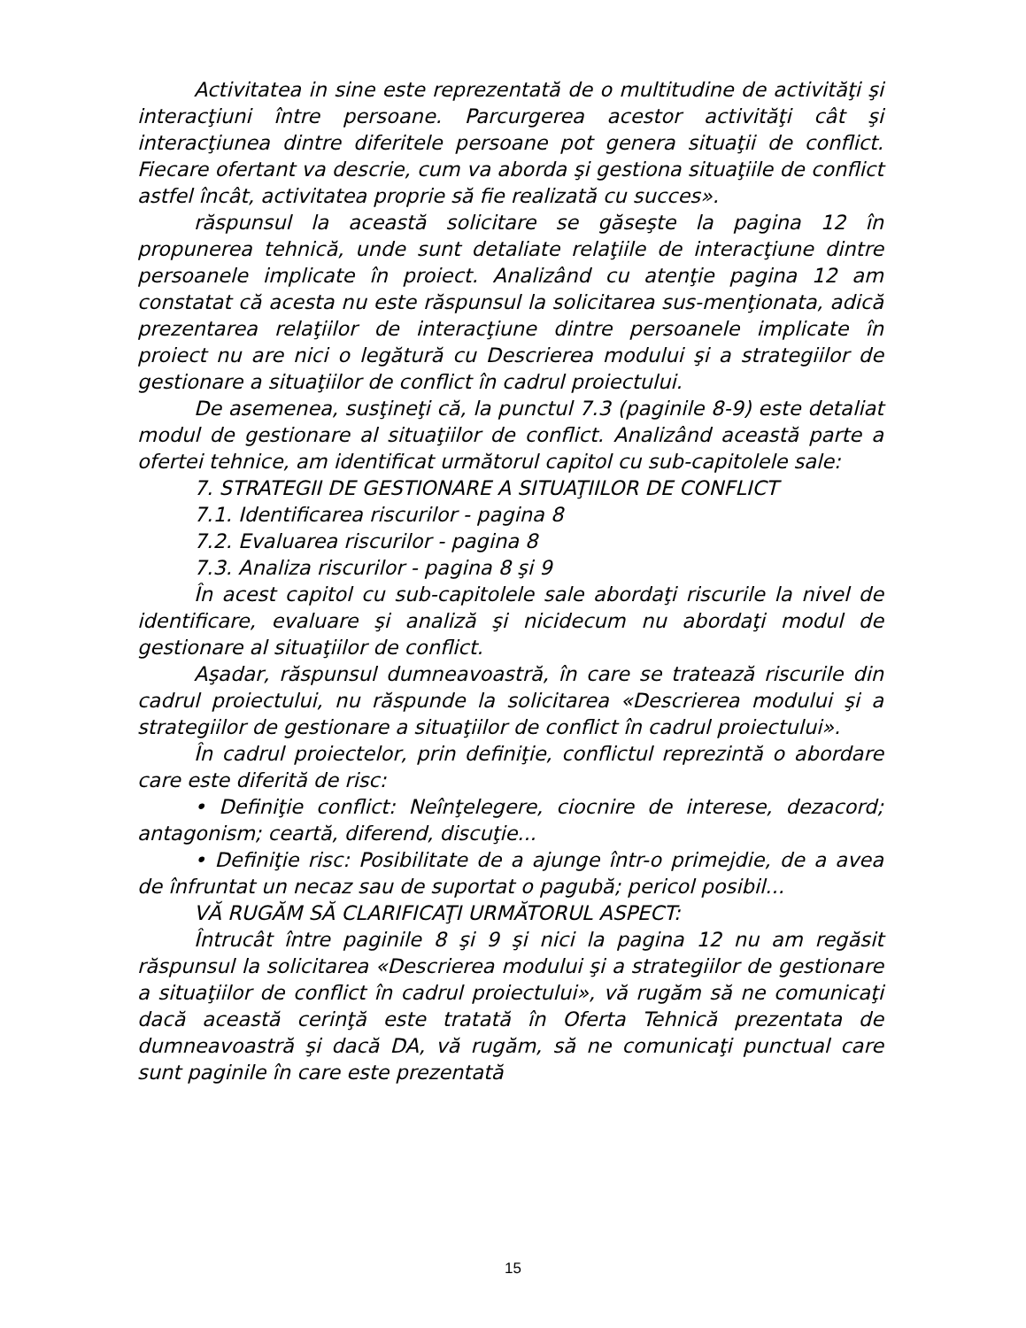Activitatea in sine este reprezentată de o multitudine de activităţi şi interacţiuni între persoane. Parcurgerea acestor activităţi cât şi interacţiunea dintre diferitele persoane pot genera situaţii de conflict. Fiecare ofertant va descrie, cum va aborda şi gestiona situaţiile de conflict astfel încât, activitatea proprie să fie realizată cu succes».
răspunsul la această solicitare se găseşte la pagina 12 în propunerea tehnică, unde sunt detaliate relaţiile de interacţiune dintre persoanele implicate în proiect. Analizând cu atenţie pagina 12 am constatat că acesta nu este răspunsul la solicitarea sus-menţionata, adică prezentarea relaţiilor de interacţiune dintre persoanele implicate în proiect nu are nici o legătură cu Descrierea modului şi a strategiilor de gestionare a situaţiilor de conflict în cadrul proiectului.
De asemenea, susţineţi că, la punctul 7.3 (paginile 8-9) este detaliat modul de gestionare al situaţiilor de conflict. Analizând această parte a ofertei tehnice, am identificat următorul capitol cu sub-capitolele sale:
7. STRATEGII DE GESTIONARE A SITUAŢIILOR DE CONFLICT
7.1. Identificarea riscurilor - pagina 8
7.2. Evaluarea riscurilor - pagina 8
7.3. Analiza riscurilor - pagina 8 şi 9
În acest capitol cu sub-capitolele sale abordaţi riscurile la nivel de identificare, evaluare şi analiză şi nicidecum nu abordaţi modul de gestionare al situaţiilor de conflict.
Aşadar, răspunsul dumneavoastră, în care se tratează riscurile din cadrul proiectului, nu răspunde la solicitarea «Descrierea modului şi a strategiilor de gestionare a situaţiilor de conflict în cadrul proiectului».
În cadrul proiectelor, prin definiţie, conflictul reprezintă o abordare care este diferită de risc:
• Definiţie conflict: Neînţelegere, ciocnire de interese, dezacord; antagonism; ceartă, diferend, discuţie...
• Definiţie risc: Posibilitate de a ajunge într-o primejdie, de a avea de înfruntat un necaz sau de suportat o pagubă; pericol posibil...
VĂ RUGĂM SĂ CLARIFICAŢI URMĂTORUL ASPECT:
Întrucât între paginile 8 şi 9 şi nici la pagina 12 nu am regăsit răspunsul la solicitarea «Descrierea modului şi a strategiilor de gestionare a situaţiilor de conflict în cadrul proiectului», vă rugăm să ne comunicaţi dacă această cerinţă este tratată în Oferta Tehnică prezentata de dumneavoastră şi dacă DA, vă rugăm, să ne comunicaţi punctual care sunt paginile în care este prezentată
15